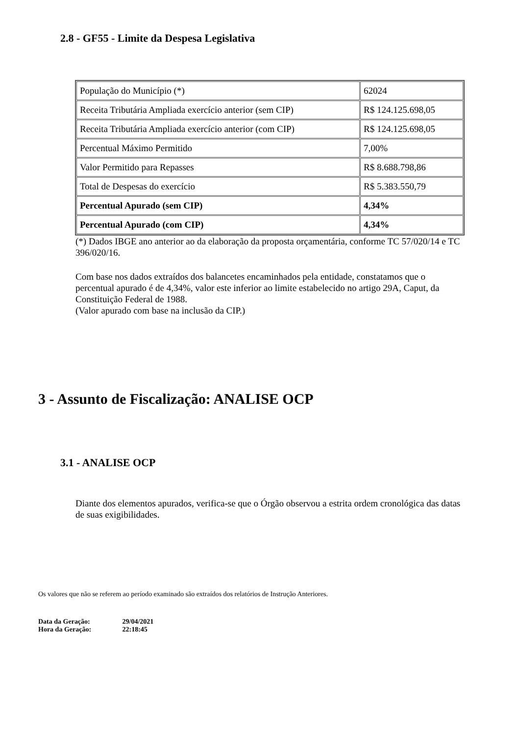2.8 - GF55 - Limite da Despesa Legislativa
| População do Município (*) | 62024 |
| Receita Tributária Ampliada exercício anterior (sem CIP) | R$ 124.125.698,05 |
| Receita Tributária Ampliada exercício anterior (com CIP) | R$ 124.125.698,05 |
| Percentual Máximo Permitido | 7,00% |
| Valor Permitido para Repasses | R$ 8.688.798,86 |
| Total de Despesas do exercício | R$ 5.383.550,79 |
| Percentual Apurado (sem CIP) | 4,34% |
| Percentual Apurado (com CIP) | 4,34% |
(*) Dados IBGE ano anterior ao da elaboração da proposta orçamentária, conforme TC 57/020/14 e TC 396/020/16.
Com base nos dados extraídos dos balancetes encaminhados pela entidade, constatamos que o percentual apurado é de 4,34%, valor este inferior ao limite estabelecido no artigo 29A, Caput, da Constituição Federal de 1988.
(Valor apurado com base na inclusão da CIP.)
3 - Assunto de Fiscalização: ANALISE OCP
3.1 - ANALISE OCP
Diante dos elementos apurados, verifica-se que o Órgão observou a estrita ordem cronológica das datas de suas exigibilidades.
Os valores que não se referem ao período examinado são extraídos dos relatórios de Instrução Anteriores.
Data da Geração: 29/04/2021
Hora da Geração: 22:18:45